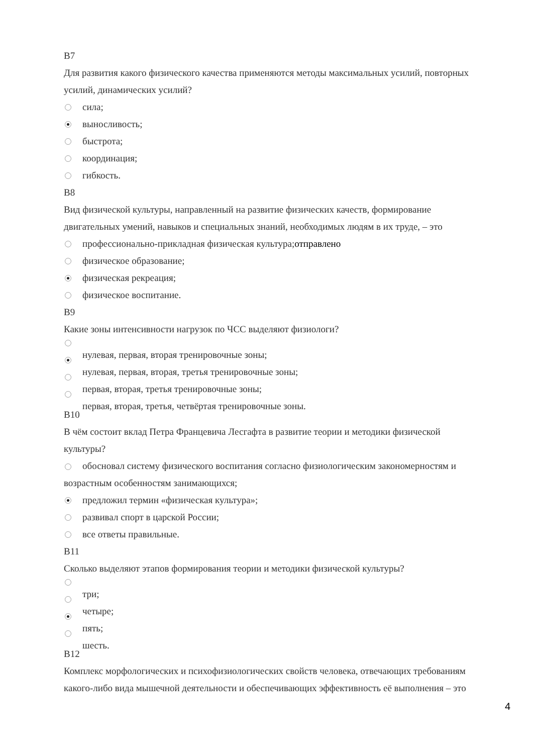В7
Для развития какого физического качества применяются методы максимальных усилий, повторных усилий, динамических усилий?
сила;
выносливость;
быстрота;
координация;
гибкость.
В8
Вид физической культуры, направленный на развитие физических качеств, формирование двигательных умений, навыков и специальных знаний, необходимых людям в их труде, – это
профессионально-прикладная физическая культура;отправлено
физическое образование;
физическая рекреация;
физическое воспитание.
В9
Какие зоны интенсивности нагрузок по ЧСС выделяют физиологи?
нулевая, первая, вторая тренировочные зоны;
нулевая, первая, вторая, третья тренировочные зоны;
первая, вторая, третья тренировочные зоны;
первая, вторая, третья, четвёртая тренировочные зоны.
В10
В чём состоит вклад Петра Францевича Лесгафта в развитие теории и методики физической культуры?
обосновал систему физического воспитания согласно физиологическим закономерностям и возрастным особенностям занимающихся;
предложил термин «физическая культура»;
развивал спорт в царской России;
все ответы правильные.
В11
Сколько выделяют этапов формирования теории и методики физической культуры?
три;
четыре;
пять;
шесть.
В12
Комплекс морфологических и психофизиологических свойств человека, отвечающих требованиям какого-либо вида мышечной деятельности и обеспечивающих эффективность её выполнения – это
4